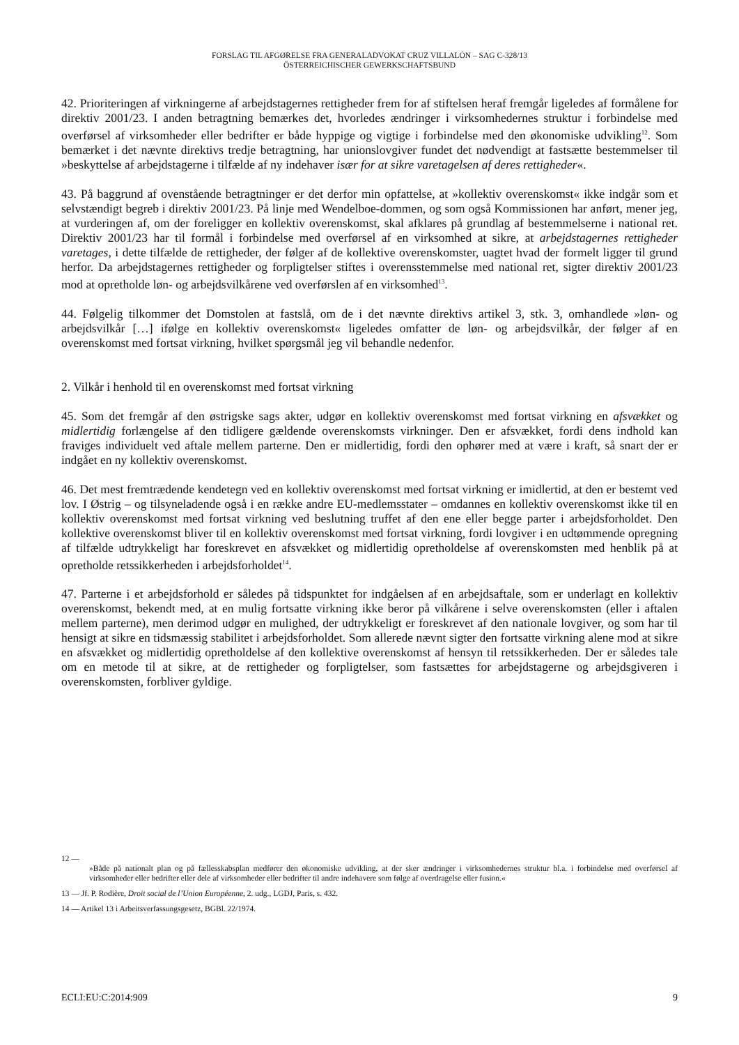FORSLAG TIL AFGØRELSE FRA GENERALADVOKAT CRUZ VILLALÓN – SAG C-328/13
ÖSTERREICHISCHER GEWERKSCHAFTSBUND
42. Prioriteringen af virkningerne af arbejdstagernes rettigheder frem for af stiftelsen heraf fremgår ligeledes af formålene for direktiv 2001/23. I anden betragtning bemærkes det, hvorledes ændringer i virksomhedernes struktur i forbindelse med overførsel af virksomheder eller bedrifter er både hyppige og vigtige i forbindelse med den økonomiske udvikling<sup>12</sup>. Som bemærket i det nævnte direktivs tredje betragtning, har unionslovgiver fundet det nødvendigt at fastsætte bestemmelser til »beskyttelse af arbejdstagerne i tilfælde af ny indehaver især for at sikre varetagelsen af deres rettigheder«.
43. På baggrund af ovenstående betragtninger er det derfor min opfattelse, at »kollektiv overenskomst« ikke indgår som et selvstændigt begreb i direktiv 2001/23. På linje med Wendelboe-dommen, og som også Kommissionen har anført, mener jeg, at vurderingen af, om der foreligger en kollektiv overenskomst, skal afklares på grundlag af bestemmelserne i national ret. Direktiv 2001/23 har til formål i forbindelse med overførsel af en virksomhed at sikre, at arbejdstagernes rettigheder varetages, i dette tilfælde de rettigheder, der følger af de kollektive overenskomster, uagtet hvad der formelt ligger til grund herfor. Da arbejdstagernes rettigheder og forpligtelser stiftes i overensstemmelse med national ret, sigter direktiv 2001/23 mod at opretholde løn- og arbejdsvilkårene ved overførslen af en virksomhed<sup>13</sup>.
44. Følgelig tilkommer det Domstolen at fastslå, om de i det nævnte direktivs artikel 3, stk. 3, omhandlede »løn- og arbejdsvilkår […] ifølge en kollektiv overenskomst« ligeledes omfatter de løn- og arbejdsvilkår, der følger af en overenskomst med fortsat virkning, hvilket spørgsmål jeg vil behandle nedenfor.
2. Vilkår i henhold til en overenskomst med fortsat virkning
45. Som det fremgår af den østrigske sags akter, udgør en kollektiv overenskomst med fortsat virkning en afsvækket og midlertidig forlængelse af den tidligere gældende overenskomsts virkninger. Den er afsvækket, fordi dens indhold kan fraviges individuelt ved aftale mellem parterne. Den er midlertidig, fordi den ophører med at være i kraft, så snart der er indgået en ny kollektiv overenskomst.
46. Det mest fremtrædende kendetegn ved en kollektiv overenskomst med fortsat virkning er imidlertid, at den er bestemt ved lov. I Østrig – og tilsyneladende også i en række andre EU-medlemsstater – omdannes en kollektiv overenskomst ikke til en kollektiv overenskomst med fortsat virkning ved beslutning truffet af den ene eller begge parter i arbejdsforholdet. Den kollektive overenskomst bliver til en kollektiv overenskomst med fortsat virkning, fordi lovgiver i en udtømmende opregning af tilfælde udtrykkeligt har foreskrevet en afsvækket og midlertidig opretholdelse af overenskomsten med henblik på at opretholde retssikkerheden i arbejdsforholdet<sup>14</sup>.
47. Parterne i et arbejdsforhold er således på tidspunktet for indgåelsen af en arbejdsaftale, som er underlagt en kollektiv overenskomst, bekendt med, at en mulig fortsatte virkning ikke beror på vilkårene i selve overenskomsten (eller i aftalen mellem parterne), men derimod udgør en mulighed, der udtrykkeligt er foreskrevet af den nationale lovgiver, og som har til hensigt at sikre en tidsmæssig stabilitet i arbejdsforholdet. Som allerede nævnt sigter den fortsatte virkning alene mod at sikre en afsvækket og midlertidig opretholdelse af den kollektive overenskomst af hensyn til retssikkerheden. Der er således tale om en metode til at sikre, at de rettigheder og forpligtelser, som fastsættes for arbejdstagerne og arbejdsgiveren i overenskomsten, forbliver gyldige.
12 —
»Både på nationalt plan og på fællesskabsplan medfører den økonomiske udvikling, at der sker ændringer i virksomhedernes struktur bl.a. i forbindelse med overførsel af virksomheder eller bedrifter eller dele af virksomheder eller bedrifter til andre indehavere som følge af overdragelse eller fusion.«
13 — Jf. P. Rodière, Droit social de l’Union Européenne, 2. udg., LGDJ, Paris, s. 432.
14 — Artikel 13 i Arbeitsverfassungsgesetz, BGBl. 22/1974.
ECLI:EU:C:2014:909 9